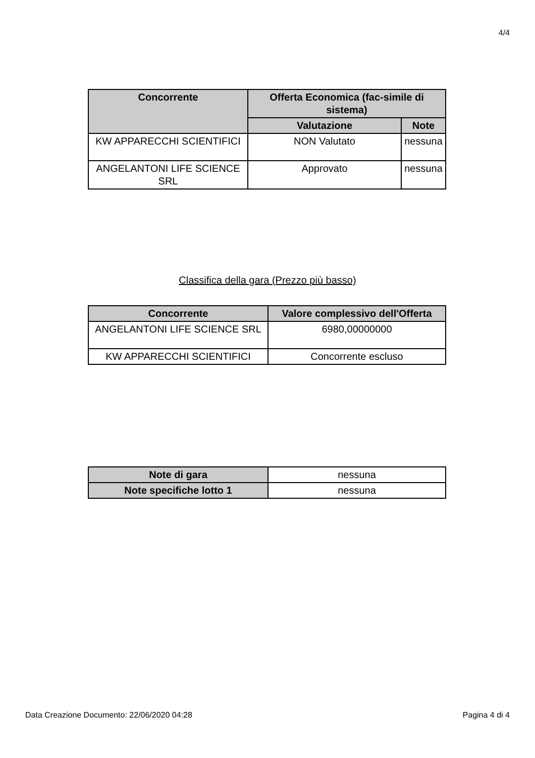4/4
| Concorrente | Offerta Economica (fac-simile di sistema) | |
| --- | --- | --- |
| | Valutazione | Note |
| KW APPARECCHI SCIENTIFICI | NON Valutato | nessuna |
| ANGELANTONI LIFE SCIENCE SRL | Approvato | nessuna |
Classifica della gara (Prezzo più basso)
| Concorrente | Valore complessivo dell'Offerta |
| --- | --- |
| ANGELANTONI LIFE SCIENCE SRL | 6980,00000000 |
| KW APPARECCHI SCIENTIFICI | Concorrente escluso |
| Note di gara | nessuna |
| Note specifiche lotto 1 | nessuna |
Data Creazione Documento: 22/06/2020 04:28 Pagina 4 di 4